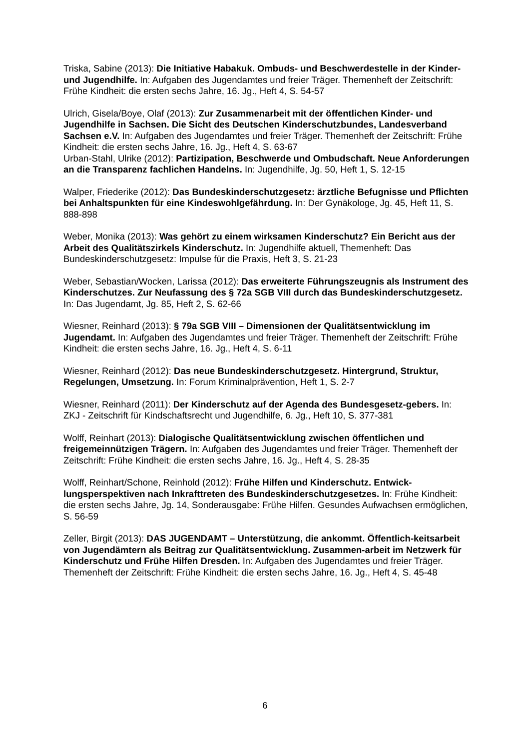Triska, Sabine (2013): Die Initiative Habakuk. Ombuds- und Beschwerdestelle in der Kinder- und Jugendhilfe. In: Aufgaben des Jugendamtes und freier Träger. Themenheft der Zeitschrift: Frühe Kindheit: die ersten sechs Jahre, 16. Jg., Heft 4, S. 54-57
Ulrich, Gisela/Boye, Olaf (2013): Zur Zusammenarbeit mit der öffentlichen Kinder- und Jugendhilfe in Sachsen. Die Sicht des Deutschen Kinderschutzbundes, Landesverband Sachsen e.V. In: Aufgaben des Jugendamtes und freier Träger. Themenheft der Zeitschrift: Frühe Kindheit: die ersten sechs Jahre, 16. Jg., Heft 4, S. 63-67
Urban-Stahl, Ulrike (2012): Partizipation, Beschwerde und Ombudschaft. Neue Anforderungen an die Transparenz fachlichen Handelns. In: Jugendhilfe, Jg. 50, Heft 1, S. 12-15
Walper, Friederike (2012): Das Bundeskinderschutzgesetz: ärztliche Befugnisse und Pflichten bei Anhaltspunkten für eine Kindeswohlgefährdung. In: Der Gynäkologe, Jg. 45, Heft 11, S. 888-898
Weber, Monika (2013): Was gehört zu einem wirksamen Kinderschutz? Ein Bericht aus der Arbeit des Qualitätszirkels Kinderschutz. In: Jugendhilfe aktuell, Themenheft: Das Bundeskinderschutzgesetz: Impulse für die Praxis, Heft 3, S. 21-23
Weber, Sebastian/Wocken, Larissa (2012): Das erweiterte Führungszeugnis als Instrument des Kinderschutzes. Zur Neufassung des § 72a SGB VIII durch das Bundeskinderschutzgesetz. In: Das Jugendamt, Jg. 85, Heft 2, S. 62-66
Wiesner, Reinhard (2013): § 79a SGB VIII – Dimensionen der Qualitätsentwicklung im Jugendamt. In: Aufgaben des Jugendamtes und freier Träger. Themenheft der Zeitschrift: Frühe Kindheit: die ersten sechs Jahre, 16. Jg., Heft 4, S. 6-11
Wiesner, Reinhard (2012): Das neue Bundeskinderschutzgesetz. Hintergrund, Struktur, Regelungen, Umsetzung. In: Forum Kriminalprävention, Heft 1, S. 2-7
Wiesner, Reinhard (2011): Der Kinderschutz auf der Agenda des Bundesgesetz-gebers. In: ZKJ - Zeitschrift für Kindschaftsrecht und Jugendhilfe, 6. Jg., Heft 10, S. 377-381
Wolff, Reinhart (2013): Dialogische Qualitätsentwicklung zwischen öffentlichen und freigemeinnützigen Trägern. In: Aufgaben des Jugendamtes und freier Träger. Themenheft der Zeitschrift: Frühe Kindheit: die ersten sechs Jahre, 16. Jg., Heft 4, S. 28-35
Wolff, Reinhart/Schone, Reinhold (2012): Frühe Hilfen und Kinderschutz. Entwick-lungsperspektiven nach Inkrafttreten des Bundeskinderschutzgesetzes. In: Frühe Kindheit: die ersten sechs Jahre, Jg. 14, Sonderausgabe: Frühe Hilfen. Gesundes Aufwachsen ermöglichen, S. 56-59
Zeller, Birgit (2013): DAS JUGENDAMT – Unterstützung, die ankommt. Öffentlich-keitsarbeit von Jugendämtern als Beitrag zur Qualitätsentwicklung. Zusammen-arbeit im Netzwerk für Kinderschutz und Frühe Hilfen Dresden. In: Aufgaben des Jugendamtes und freier Träger. Themenheft der Zeitschrift: Frühe Kindheit: die ersten sechs Jahre, 16. Jg., Heft 4, S. 45-48
6